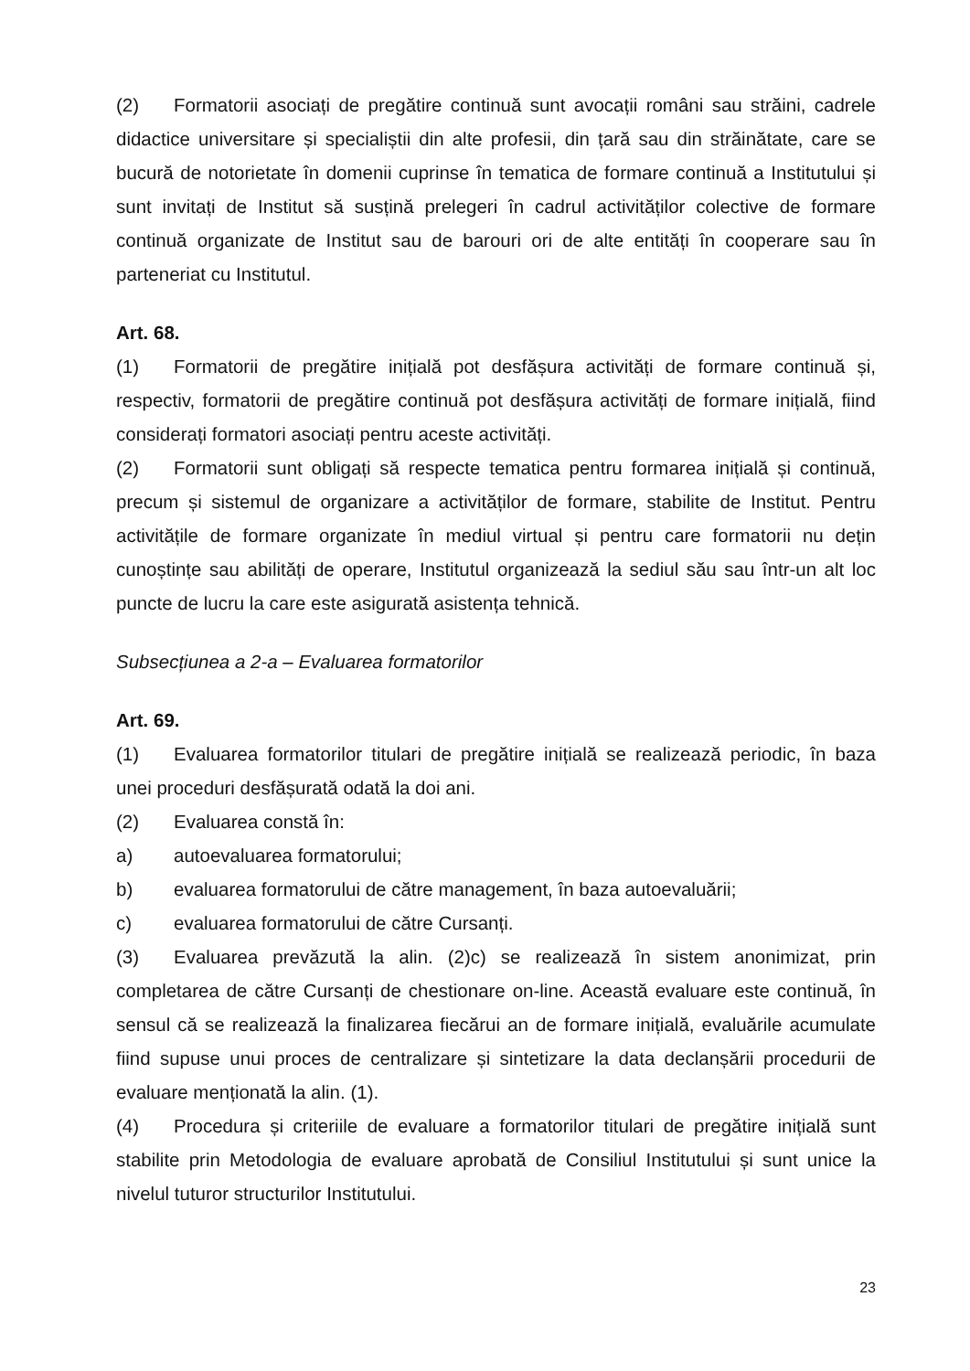(2) Formatorii asociați de pregătire continuă sunt avocații români sau străini, cadrele didactice universitare și specialiștii din alte profesii, din țară sau din străinătate, care se bucură de notorietate în domenii cuprinse în tematica de formare continuă a Institutului și sunt invitați de Institut să susțină prelegeri în cadrul activităților colective de formare continuă organizate de Institut sau de barouri ori de alte entități în cooperare sau în parteneriat cu Institutul.
Art. 68.
(1) Formatorii de pregătire inițială pot desfășura activități de formare continuă și, respectiv, formatorii de pregătire continuă pot desfășura activități de formare inițială, fiind considerați formatori asociați pentru aceste activități.
(2) Formatorii sunt obligați să respecte tematica pentru formarea inițială și continuă, precum și sistemul de organizare a activităților de formare, stabilite de Institut. Pentru activitățile de formare organizate în mediul virtual și pentru care formatorii nu dețin cunoștințe sau abilități de operare, Institutul organizează la sediul său sau într-un alt loc puncte de lucru la care este asigurată asistența tehnică.
Subsecțiunea a 2-a – Evaluarea formatorilor
Art. 69.
(1) Evaluarea formatorilor titulari de pregătire inițială se realizează periodic, în baza unei proceduri desfășurată odată la doi ani.
(2) Evaluarea constă în:
a) autoevaluarea formatorului;
b) evaluarea formatorului de către management, în baza autoevaluării;
c) evaluarea formatorului de către Cursanți.
(3) Evaluarea prevăzută la alin. (2)c) se realizează în sistem anonimizat, prin completarea de către Cursanți de chestionare on-line. Această evaluare este continuă, în sensul că se realizează la finalizarea fiecărui an de formare inițială, evaluările acumulate fiind supuse unui proces de centralizare și sintetizare la data declanșării procedurii de evaluare menționată la alin. (1).
(4) Procedura și criteriile de evaluare a formatorilor titulari de pregătire inițială sunt stabilite prin Metodologia de evaluare aprobată de Consiliul Institutului și sunt unice la nivelul tuturor structurilor Institutului.
23